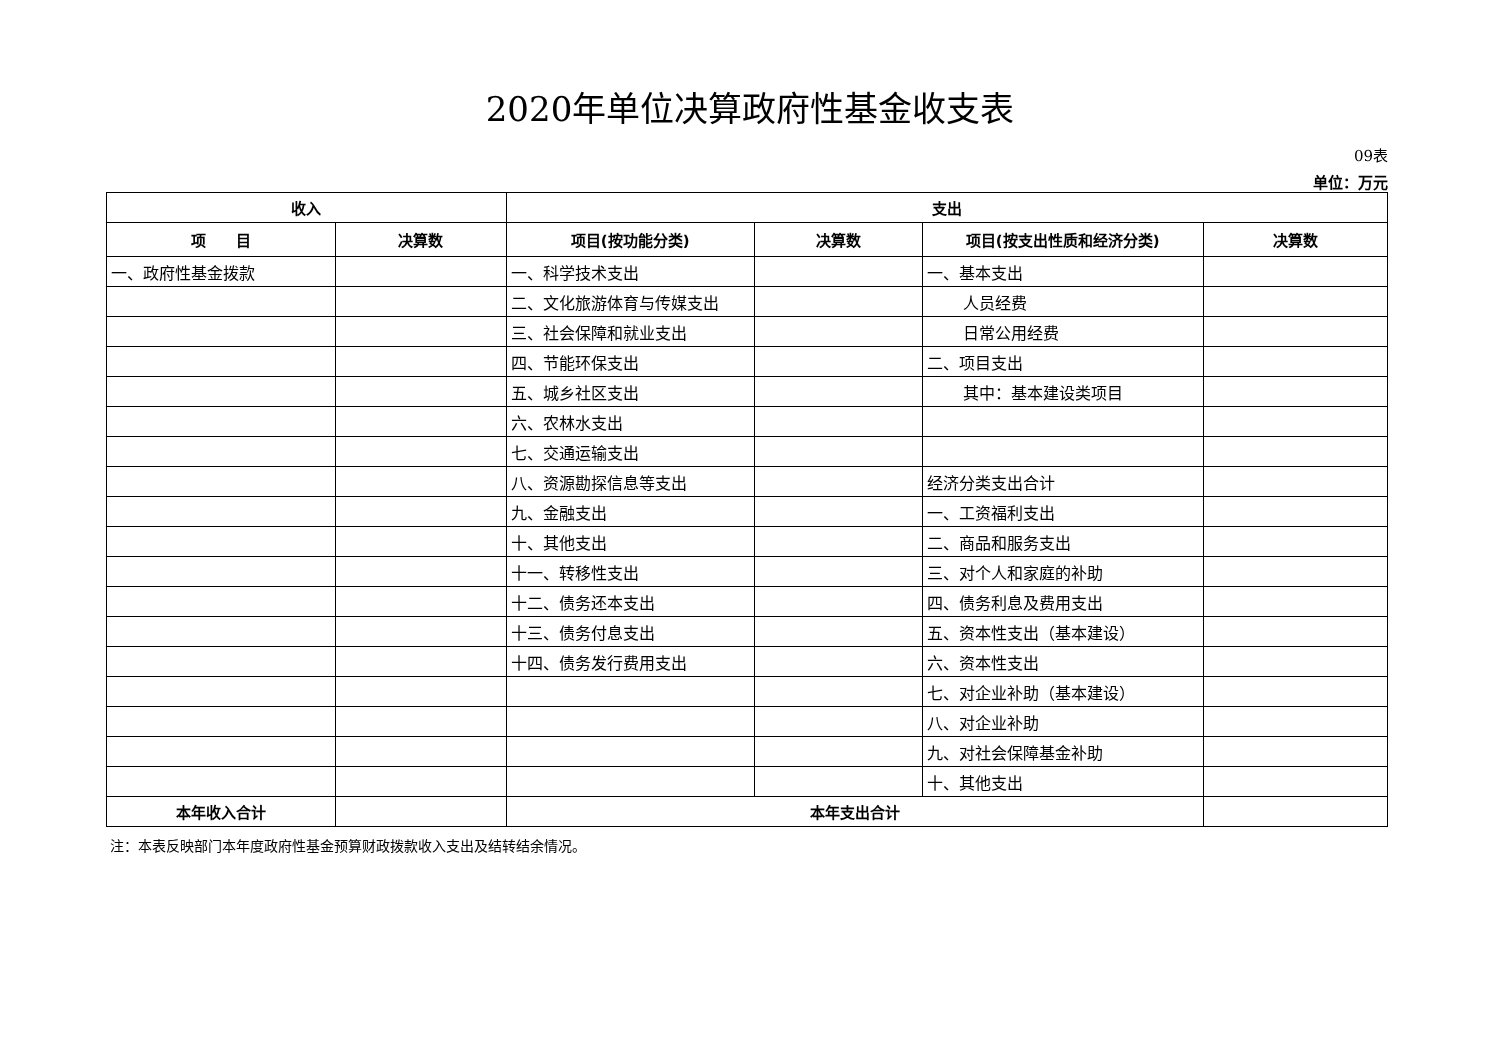2020年单位决算政府性基金收支表
09表
单位：万元
| 收入 | | 支出 | | | |
| --- | --- | --- | --- | --- | --- |
| 项 目 | 决算数 | 项目(按功能分类) | 决算数 | 项目(按支出性质和经济分类) | 决算数 |
| 一、政府性基金拨款 | | 一、科学技术支出 | | 一、基本支出 | |
| | | 二、文化旅游体育与传媒支出 | | 人员经费 | |
| | | 三、社会保障和就业支出 | | 日常公用经费 | |
| | | 四、节能环保支出 | | 二、项目支出 | |
| | | 五、城乡社区支出 | | 其中：基本建设类项目 | |
| | | 六、农林水支出 | | | |
| | | 七、交通运输支出 | | | |
| | | 八、资源勘探信息等支出 | | 经济分类支出合计 | |
| | | 九、金融支出 | | 一、工资福利支出 | |
| | | 十、其他支出 | | 二、商品和服务支出 | |
| | | 十一、转移性支出 | | 三、对个人和家庭的补助 | |
| | | 十二、债务还本支出 | | 四、债务利息及费用支出 | |
| | | 十三、债务付息支出 | | 五、资本性支出（基本建设） | |
| | | 十四、债务发行费用支出 | | 六、资本性支出 | |
| | | | | 七、对企业补助（基本建设） | |
| | | | | 八、对企业补助 | |
| | | | | 九、对社会保障基金补助 | |
| | | | | 十、其他支出 | |
| 本年收入合计 | | 本年支出合计 | | | |
注：本表反映部门本年度政府性基金预算财政拨款收入支出及结转结余情况。